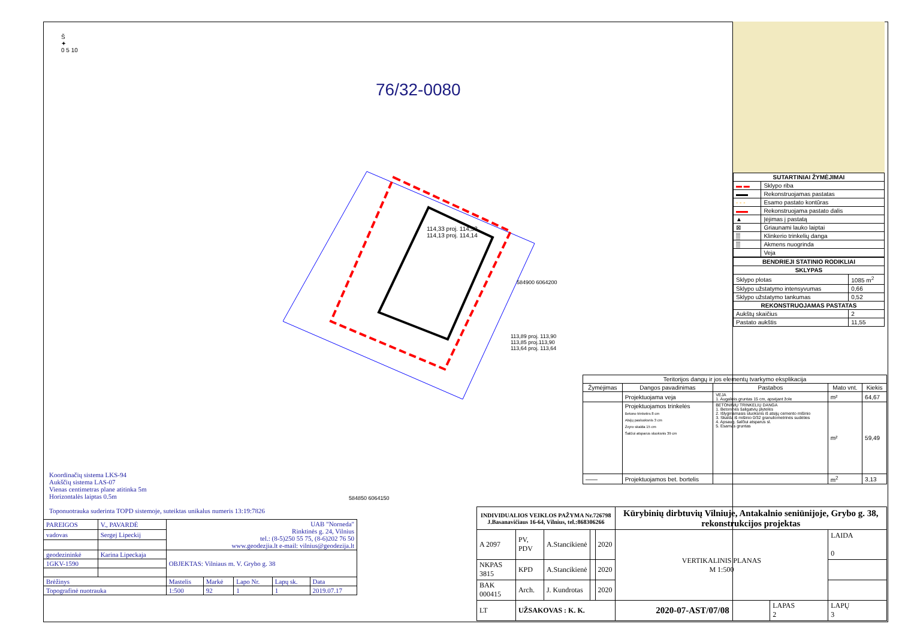Š
✦
0 5 10
76/32-0080
114,33 proj. 114,33
114,13 proj. 114,14
584900 6064200
113,89 proj. 113,90
113,85 proj.113,90
113,64 proj. 113,64
584850 6064150
Koordinačių sistema LKS-94
Aukščių sistema LAS-07
Vienas centimetras plane atitinka 5m
Horizontalės laiptas 0.5m
Toponuotrauka suderinta TOPD sistemoje, suteiktas unikalus numeris 13:19:7826
| PAREIGOS | V., PAVARDĖ | UAB "Norneda" Rinktinės g. 24, Vilnius tel.: (8-5)250 55 75, (8-6)202 76 50 www.geodezjia.lt e-mail: vilnius@geodezija.lt | | | | |
| vadovas | Sergej Lipeckij | | | | | |
| geodezininkė | Karina Lipeckaja | OBJEKTAS: Vilniaus m. V. Grybo g. 38 | | | | |
| 1GKV-1590 | | | | | | |
| Brėžinys | | Mastelis | Markė | Lapo Nr. | Lapų sk. | Data |
| Topografinė nuotrauka | | 1:500 | 92 | 1 | 1 | 2019.07.17 |
| SUTARTINIAI ŽYMĖJIMAI | |
| --- | --- |
| ▬ ▬ | Sklypo riba |
| ▬▬ | Rekonstruojamas pastatas |
| - - - | Esamo pastato kontūras |
| ▬▬ | Rekonstruojama pastato dalis |
| ▲ | Įėjimas į pastatą |
| ⊠ | Griaunami lauko laiptai |
| ▒ | Klinkerio trinkelių danga |
| ▒ | Akmens nuogrinda |
| | Veja |
| BENDRIEJI STATINIO RODIKLIAI | |
| --- | --- |
| SKLYPAS | |
| Sklypo plotas | 1085 m<sup>2</sup> |
| Sklypo užstatymo intensyvumas | 0,66 |
| Sklypo užstatymo tankumas | 0,52 |
| REKONSTRUOJAMAS PASTATAS | |
| Aukštų skaičius | 2 |
| Pastato aukštis | 11,55 |
| Teritorijos dangų ir jos elementų tvarkymo eksplikacija | | | | |
| --- | --- | --- | --- | --- |
| Žymėjimas | Dangos pavadinimas | Pastabos | Mato vnt. | Kiekis |
| | Projektuojama veja | VEJA 1. Augalinis gruntas 15 cm, apsėjant žole | m² | 64,67 |
| | Projektuojamos trinkelės Betono trinkelės 8 cm Alsijų pasluoksnis 3 cm Žvyro skalda 15 cm Šalčiui atsparus sluoksnis 39 cm | BETONINIŲ TRINKELIŲ DANGA 1. Betoninės šaligatvių plytelės 2. Išlyginamasis sluoksnis iš atsijų cemento mišinio 3. Skalda iš mišinio 0/32 granuliometrinės sudėties 4. Apsaug. šalčiui atsparus sl. 5. Esamas gruntas | m² | 59,49 |
| —— | Projektuojamos bet. bortelis | | m<sup>2</sup> | 3,13 |
| INDIVIDUALIOS VEIKLOS PAŽYMA Nr.726798 J.Basanavičiaus 16-64, Vilnius, tel.:868306266 | | | | | Kūrybinių dirbtuvių Vilniuje, Antakalnio seniūnijoje, Grybo g. 38, rekonstrukcijos projektas | | |
| A 2097 | PV, PDV | A.Stancikienė | | 2020 | VERTIKALINIS PLANAS M 1:500 | | LAIDA 0 |
| NKPAS 3815 | KPD | A.Stancikienė | | 2020 | | | |
| BAK 000415 | Arch. | J. Kundrotas | | 2020 | | | |
| LT | UŽSAKOVAS : K. K. | | | | 2020-07-AST/07/08 | LAPAS 2 | LAPŲ 3 |